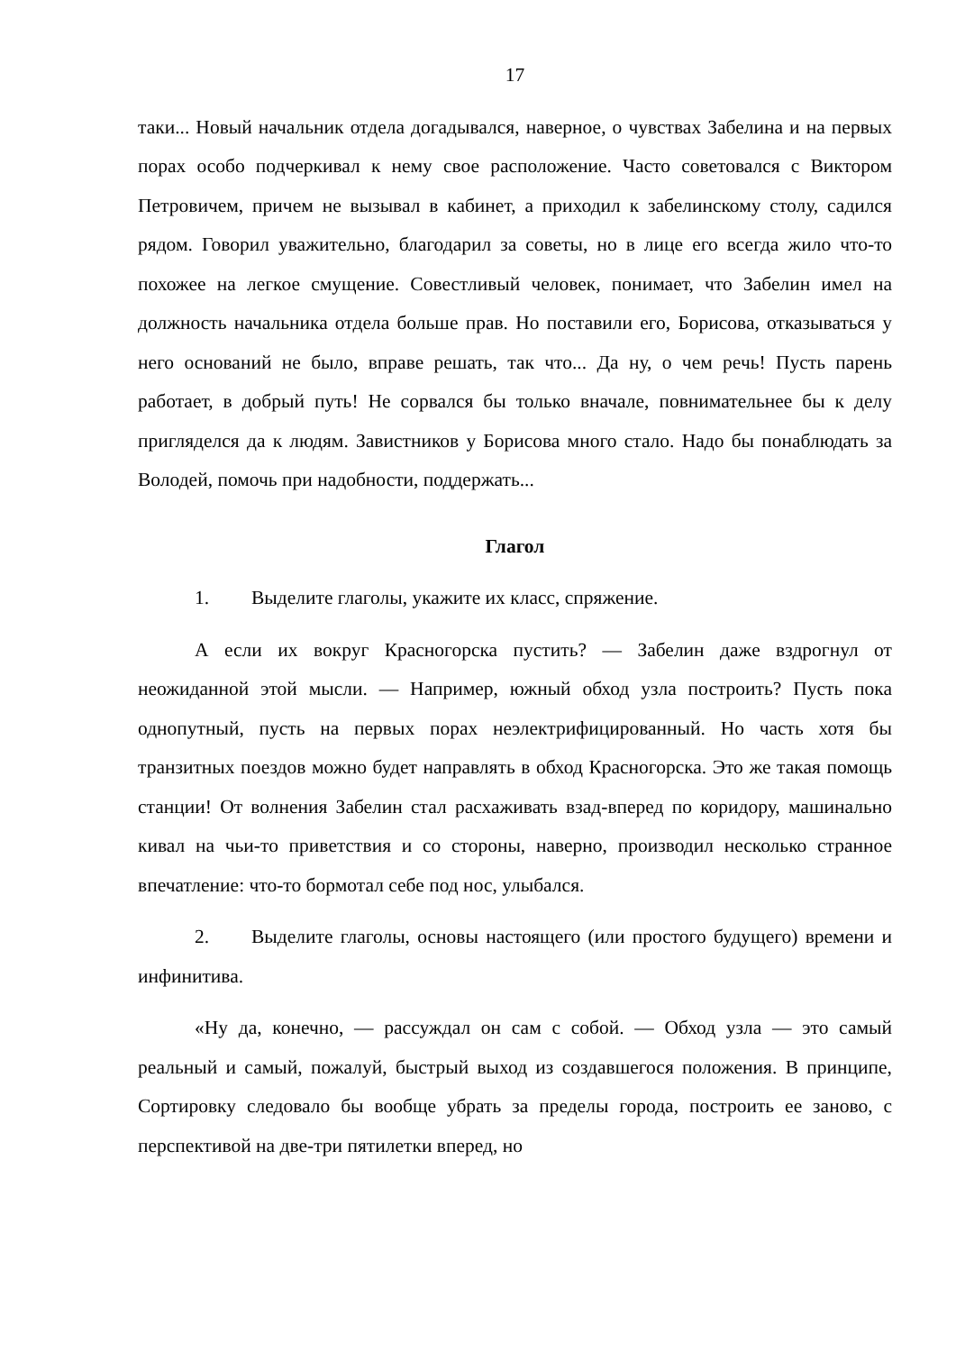17
таки... Новый начальник отдела догадывался, наверное, о чувствах Забелина и на первых порах особо подчеркивал к нему свое расположение. Часто советовался с Виктором Петровичем, причем не вызывал в кабинет, а приходил к забелинскому столу, садился рядом. Говорил уважительно, благодарил за советы, но в лице его всегда жило что-то похожее на легкое смущение. Совестливый человек, понимает, что Забелин имел на должность начальника отдела больше прав. Но поставили его, Борисова, отказываться у него оснований не было, вправе решать, так что... Да ну, о чем речь! Пусть парень работает, в добрый путь! Не сорвался бы только вначале, повнимательнее бы к делу пригляделся да к людям. Завистников у Борисова много стало. Надо бы понаблюдать за Володей, помочь при надобности, поддержать...
Глагол
1. Выделите глаголы, укажите их класс, спряжение.
А если их вокруг Красногорска пустить? — Забелин даже вздрогнул от неожиданной этой мысли. — Например, южный обход узла построить? Пусть пока однопутный, пусть на первых порах неэлектрифицированный. Но часть хотя бы транзитных поездов можно будет направлять в обход Красногорска. Это же такая помощь станции! От волнения Забелин стал расхаживать взад-вперед по коридору, машинально кивал на чьи-то приветствия и со стороны, наверно, производил несколько странное впечатление: что-то бормотал себе под нос, улыбался.
2. Выделите глаголы, основы настоящего (или простого будущего) времени и инфинитива.
«Ну да, конечно, — рассуждал он сам с собой. — Обход узла — это самый реальный и самый, пожалуй, быстрый выход из создавшегося положения. В принципе, Сортировку следовало бы вообще убрать за пределы города, построить ее заново, с перспективой на две-три пятилетки вперед, но